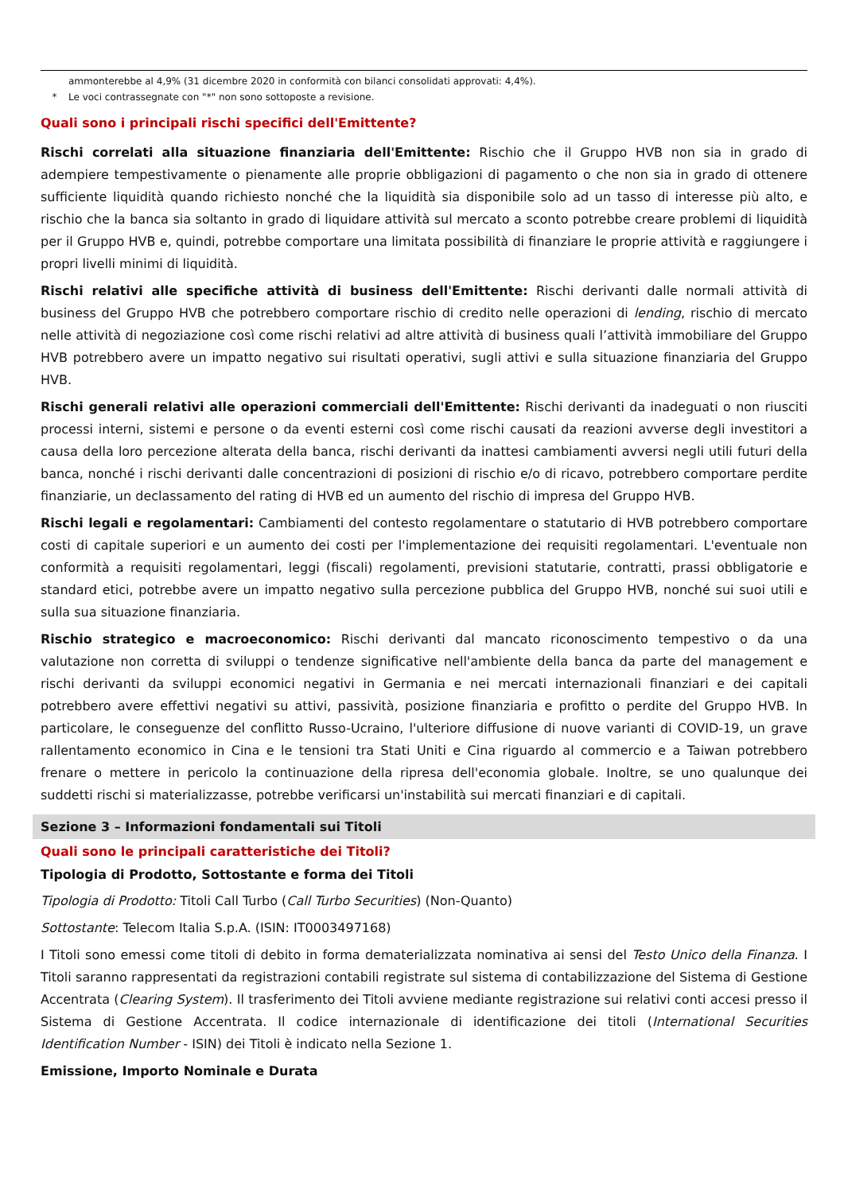ammonterebbe al 4,9% (31 dicembre 2020 in conformità con bilanci consolidati approvati: 4,4%).
* Le voci contrassegnate con "*" non sono sottoposte a revisione.
Quali sono i principali rischi specifici dell'Emittente?
Rischi correlati alla situazione finanziaria dell'Emittente: Rischio che il Gruppo HVB non sia in grado di adempiere tempestivamente o pienamente alle proprie obbligazioni di pagamento o che non sia in grado di ottenere sufficiente liquidità quando richiesto nonché che la liquidità sia disponibile solo ad un tasso di interesse più alto, e rischio che la banca sia soltanto in grado di liquidare attività sul mercato a sconto potrebbe creare problemi di liquidità per il Gruppo HVB e, quindi, potrebbe comportare una limitata possibilità di finanziare le proprie attività e raggiungere i propri livelli minimi di liquidità.
Rischi relativi alle specifiche attività di business dell'Emittente: Rischi derivanti dalle normali attività di business del Gruppo HVB che potrebbero comportare rischio di credito nelle operazioni di lending, rischio di mercato nelle attività di negoziazione così come rischi relativi ad altre attività di business quali l’attività immobiliare del Gruppo HVB potrebbero avere un impatto negativo sui risultati operativi, sugli attivi e sulla situazione finanziaria del Gruppo HVB.
Rischi generali relativi alle operazioni commerciali dell'Emittente: Rischi derivanti da inadeguati o non riusciti processi interni, sistemi e persone o da eventi esterni così come rischi causati da reazioni avverse degli investitori a causa della loro percezione alterata della banca, rischi derivanti da inattesi cambiamenti avversi negli utili futuri della banca, nonché i rischi derivanti dalle concentrazioni di posizioni di rischio e/o di ricavo, potrebbero comportare perdite finanziarie, un declassamento del rating di HVB ed un aumento del rischio di impresa del Gruppo HVB.
Rischi legali e regolamentari: Cambiamenti del contesto regolamentare o statutario di HVB potrebbero comportare costi di capitale superiori e un aumento dei costi per l'implementazione dei requisiti regolamentari. L'eventuale non conformità a requisiti regolamentari, leggi (fiscali) regolamenti, previsioni statutarie, contratti, prassi obbligatorie e standard etici, potrebbe avere un impatto negativo sulla percezione pubblica del Gruppo HVB, nonché sui suoi utili e sulla sua situazione finanziaria.
Rischio strategico e macroeconomico: Rischi derivanti dal mancato riconoscimento tempestivo o da una valutazione non corretta di sviluppi o tendenze significative nell'ambiente della banca da parte del management e rischi derivanti da sviluppi economici negativi in Germania e nei mercati internazionali finanziari e dei capitali potrebbero avere effettivi negativi su attivi, passività, posizione finanziaria e profitto o perdite del Gruppo HVB. In particolare, le conseguenze del conflitto Russo-Ucraino, l'ulteriore diffusione di nuove varianti di COVID-19, un grave rallentamento economico in Cina e le tensioni tra Stati Uniti e Cina riguardo al commercio e a Taiwan potrebbero frenare o mettere in pericolo la continuazione della ripresa dell'economia globale. Inoltre, se uno qualunque dei suddetti rischi si materializzasse, potrebbe verificarsi un'instabilità sui mercati finanziari e di capitali.
Sezione 3 – Informazioni fondamentali sui Titoli
Quali sono le principali caratteristiche dei Titoli?
Tipologia di Prodotto, Sottostante e forma dei Titoli
Tipologia di Prodotto: Titoli Call Turbo (Call Turbo Securities) (Non-Quanto)
Sottostante: Telecom Italia S.p.A. (ISIN: IT0003497168)
I Titoli sono emessi come titoli di debito in forma dematerializzata nominativa ai sensi del Testo Unico della Finanza. I Titoli saranno rappresentati da registrazioni contabili registrate sul sistema di contabilizzazione del Sistema di Gestione Accentrata (Clearing System). Il trasferimento dei Titoli avviene mediante registrazione sui relativi conti accesi presso il Sistema di Gestione Accentrata. Il codice internazionale di identificazione dei titoli (International Securities Identification Number - ISIN) dei Titoli è indicato nella Sezione 1.
Emissione, Importo Nominale e Durata